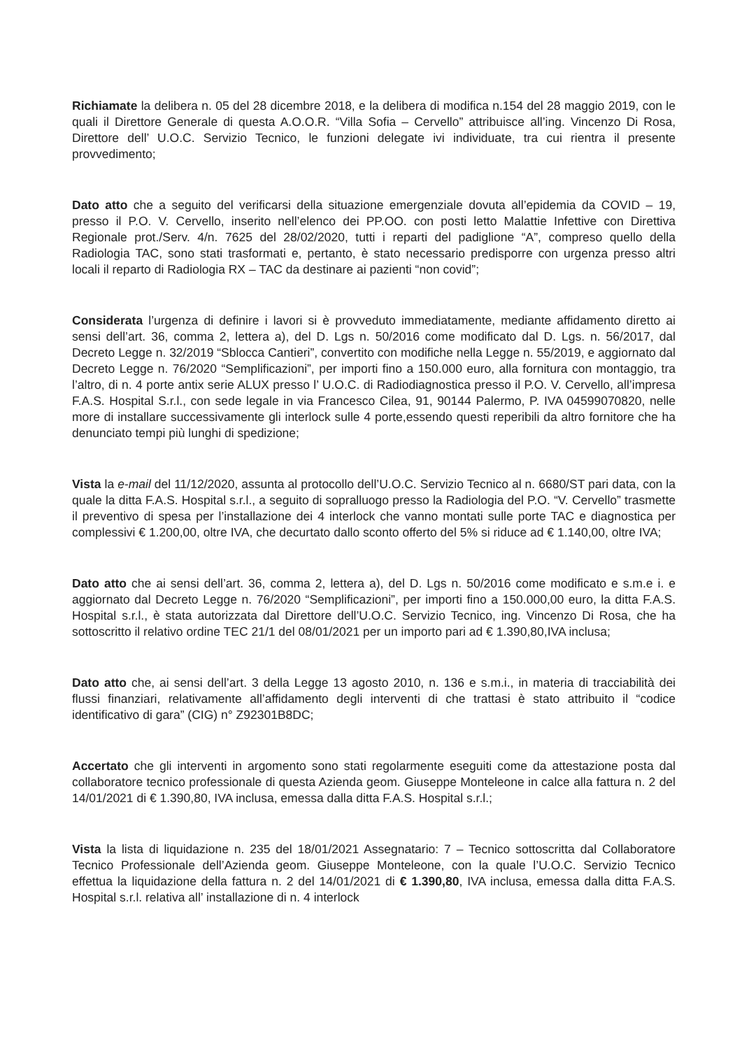Richiamate la delibera n. 05 del 28 dicembre 2018, e la delibera di modifica n.154 del 28 maggio 2019, con le quali il Direttore Generale di questa A.O.O.R. “Villa Sofia – Cervello” attribuisce all’ing. Vincenzo Di Rosa, Direttore dell’ U.O.C. Servizio Tecnico, le funzioni delegate ivi individuate, tra cui rientra il presente provvedimento;
Dato atto che a seguito del verificarsi della situazione emergenziale dovuta all’epidemia da COVID – 19, presso il P.O. V. Cervello, inserito nell’elenco dei PP.OO. con posti letto Malattie Infettive con Direttiva Regionale prot./Serv. 4/n. 7625 del 28/02/2020, tutti i reparti del padiglione “A”, compreso quello della Radiologia TAC, sono stati trasformati e, pertanto, è stato necessario predisporre con urgenza presso altri locali il reparto di Radiologia RX – TAC da destinare ai pazienti “non covid”;
Considerata l’urgenza di definire i lavori si è provveduto immediatamente, mediante affidamento diretto ai sensi dell’art. 36, comma 2, lettera a), del D. Lgs n. 50/2016 come modificato dal D. Lgs. n. 56/2017, dal Decreto Legge n. 32/2019 “Sblocca Cantieri”, convertito con modifiche nella Legge n. 55/2019, e aggiornato dal Decreto Legge n. 76/2020 “Semplificazioni”, per importi fino a 150.000 euro, alla fornitura con montaggio, tra l’altro, di n. 4 porte antix serie ALUX presso l’ U.O.C. di Radiodiagnostica presso il P.O. V. Cervello, all’impresa F.A.S. Hospital S.r.l., con sede legale in via Francesco Cilea, 91, 90144 Palermo, P. IVA 04599070820, nelle more di installare successivamente gli interlock sulle 4 porte,essendo questi reperibili da altro fornitore che ha denunciato tempi più lunghi di spedizione;
Vista la e-mail del 11/12/2020, assunta al protocollo dell’U.O.C. Servizio Tecnico al n. 6680/ST pari data, con la quale la ditta F.A.S. Hospital s.r.l., a seguito di sopralluogo presso la Radiologia del P.O. “V. Cervello” trasmette il preventivo di spesa per l’installazione dei 4 interlock che vanno montati sulle porte TAC e diagnostica per complessivi € 1.200,00, oltre IVA, che decurtato dallo sconto offerto del 5% si riduce ad € 1.140,00, oltre IVA;
Dato atto che ai sensi dell’art. 36, comma 2, lettera a), del D. Lgs n. 50/2016 come modificato e s.m.e i. e aggiornato dal Decreto Legge n. 76/2020 “Semplificazioni”, per importi fino a 150.000,00 euro, la ditta F.A.S. Hospital s.r.l., è stata autorizzata dal Direttore dell’U.O.C. Servizio Tecnico, ing. Vincenzo Di Rosa, che ha sottoscritto il relativo ordine TEC 21/1 del 08/01/2021 per un importo pari ad € 1.390,80,IVA inclusa;
Dato atto che, ai sensi dell’art. 3 della Legge 13 agosto 2010, n. 136 e s.m.i., in materia di tracciabilità dei flussi finanziari, relativamente all’affidamento degli interventi di che trattasi è stato attribuito il “codice identificativo di gara” (CIG) n° Z92301B8DC;
Accertato che gli interventi in argomento sono stati regolarmente eseguiti come da attestazione posta dal collaboratore tecnico professionale di questa Azienda geom. Giuseppe Monteleone in calce alla fattura n. 2 del 14/01/2021 di € 1.390,80, IVA inclusa, emessa dalla ditta F.A.S. Hospital s.r.l.;
Vista la lista di liquidazione n. 235 del 18/01/2021 Assegnatario: 7 – Tecnico sottoscritta dal Collaboratore Tecnico Professionale dell’Azienda geom. Giuseppe Monteleone, con la quale l’U.O.C. Servizio Tecnico effettua la liquidazione della fattura n. 2 del 14/01/2021 di € 1.390,80, IVA inclusa, emessa dalla ditta F.A.S. Hospital s.r.l. relativa all’ installazione di n. 4 interlock